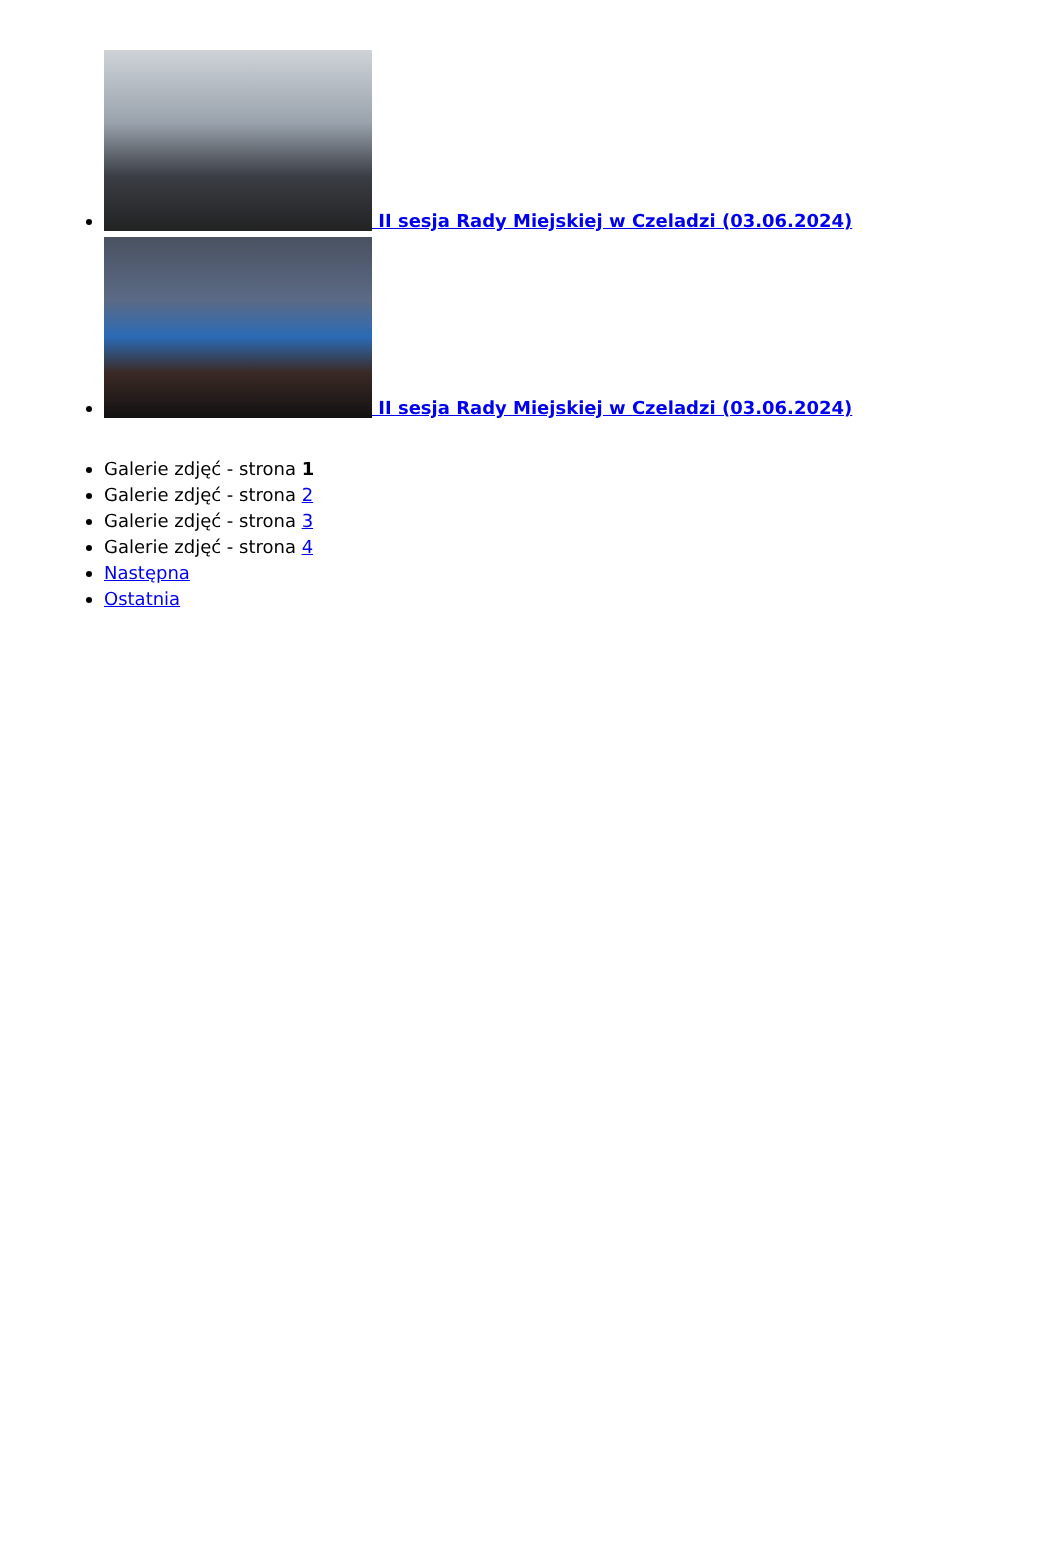II sesja Rady Miejskiej w Czeladzi (03.06.2024)
II sesja Rady Miejskiej w Czeladzi (03.06.2024)
Galerie zdjęć - strona 1
Galerie zdjęć - strona 2
Galerie zdjęć - strona 3
Galerie zdjęć - strona 4
Następna
Ostatnia